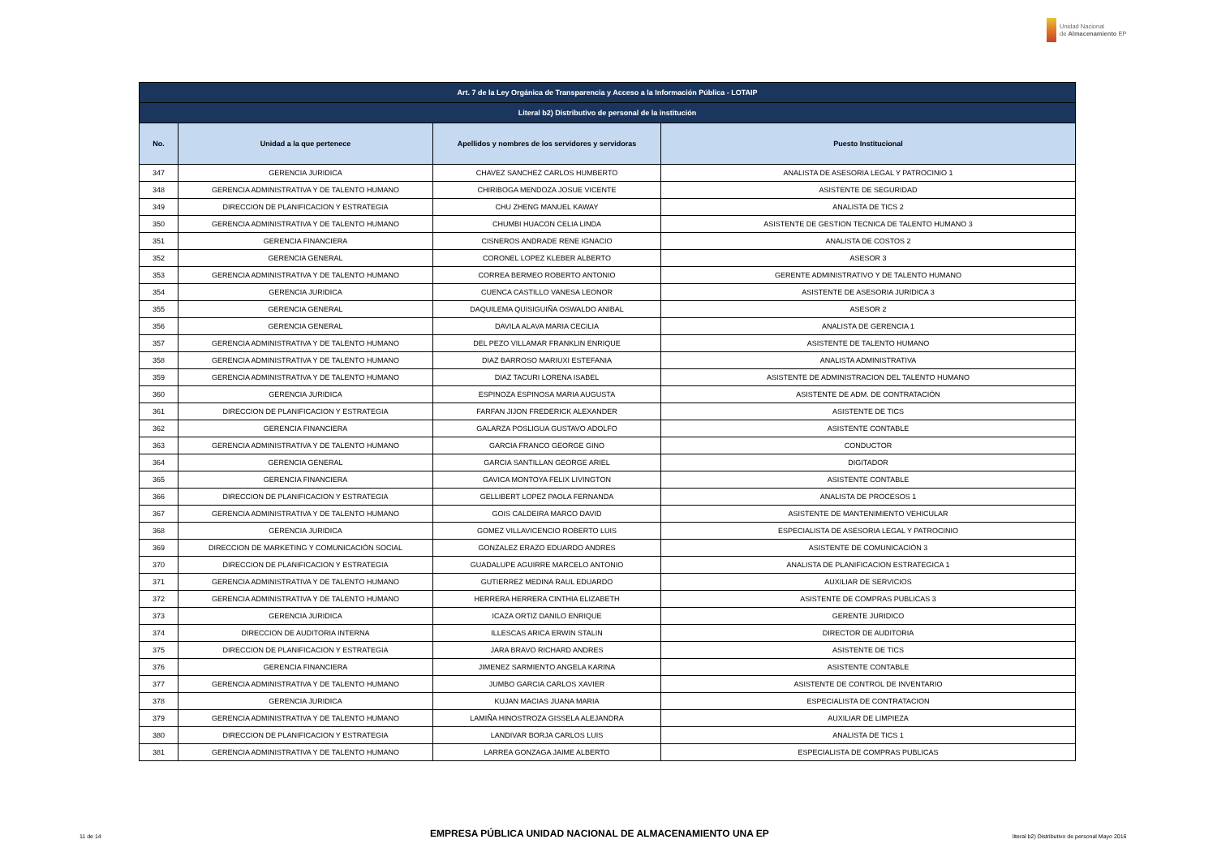Unidad Nacional
de Almacenamiento EP
| Art. 7 de la Ley Orgánica de Transparencia y Acceso a la Información Pública - LOTAIP | | | |
| --- | --- | --- | --- |
| Literal b2) Distributivo de personal de la institución | | | |
| No. | Unidad a la que pertenece | Apellidos y nombres de los servidores y servidoras | Puesto Institucional |
| 347 | GERENCIA JURIDICA | CHAVEZ SANCHEZ CARLOS HUMBERTO | ANALISTA DE ASESORIA LEGAL Y PATROCINIO 1 |
| 348 | GERENCIA ADMINISTRATIVA Y DE TALENTO HUMANO | CHIRIBOGA MENDOZA JOSUE VICENTE | ASISTENTE DE SEGURIDAD |
| 349 | DIRECCION DE PLANIFICACION Y ESTRATEGIA | CHU ZHENG MANUEL KAWAY | ANALISTA DE TICS 2 |
| 350 | GERENCIA ADMINISTRATIVA Y DE TALENTO HUMANO | CHUMBI HUACON CELIA LINDA | ASISTENTE DE GESTION TECNICA DE TALENTO HUMANO 3 |
| 351 | GERENCIA FINANCIERA | CISNEROS ANDRADE RENE IGNACIO | ANALISTA DE COSTOS 2 |
| 352 | GERENCIA GENERAL | CORONEL LOPEZ KLEBER ALBERTO | ASESOR 3 |
| 353 | GERENCIA ADMINISTRATIVA Y DE TALENTO HUMANO | CORREA BERMEO ROBERTO ANTONIO | GERENTE ADMINISTRATIVO Y DE TALENTO HUMANO |
| 354 | GERENCIA JURIDICA | CUENCA CASTILLO VANESA LEONOR | ASISTENTE DE ASESORIA JURIDICA 3 |
| 355 | GERENCIA GENERAL | DAQUILEMA QUISIGUIÑA OSWALDO ANIBAL | ASESOR 2 |
| 356 | GERENCIA GENERAL | DAVILA ALAVA MARIA CECILIA | ANALISTA DE GERENCIA 1 |
| 357 | GERENCIA ADMINISTRATIVA Y DE TALENTO HUMANO | DEL PEZO VILLAMAR FRANKLIN ENRIQUE | ASISTENTE DE TALENTO HUMANO |
| 358 | GERENCIA ADMINISTRATIVA Y DE TALENTO HUMANO | DIAZ BARROSO MARIUXI ESTEFANIA | ANALISTA ADMINISTRATIVA |
| 359 | GERENCIA ADMINISTRATIVA Y DE TALENTO HUMANO | DIAZ TACURI LORENA ISABEL | ASISTENTE DE ADMINISTRACION DEL TALENTO HUMANO |
| 360 | GERENCIA JURIDICA | ESPINOZA ESPINOSA MARIA AUGUSTA | ASISTENTE DE ADM. DE CONTRATACIÓN |
| 361 | DIRECCION DE PLANIFICACION Y ESTRATEGIA | FARFAN JIJON FREDERICK ALEXANDER | ASISTENTE DE TICS |
| 362 | GERENCIA FINANCIERA | GALARZA POSLIGUA GUSTAVO ADOLFO | ASISTENTE CONTABLE |
| 363 | GERENCIA ADMINISTRATIVA Y DE TALENTO HUMANO | GARCIA FRANCO GEORGE GINO | CONDUCTOR |
| 364 | GERENCIA GENERAL | GARCIA SANTILLAN GEORGE ARIEL | DIGITADOR |
| 365 | GERENCIA FINANCIERA | GAVICA MONTOYA FELIX LIVINGTON | ASISTENTE CONTABLE |
| 366 | DIRECCION DE PLANIFICACION Y ESTRATEGIA | GELLIBERT LOPEZ PAOLA FERNANDA | ANALISTA DE PROCESOS 1 |
| 367 | GERENCIA ADMINISTRATIVA Y DE TALENTO HUMANO | GOIS CALDEIRA MARCO DAVID | ASISTENTE DE MANTENIMIENTO VEHICULAR |
| 368 | GERENCIA JURIDICA | GOMEZ VILLAVICENCIO ROBERTO LUIS | ESPECIALISTA DE ASESORIA LEGAL Y PATROCINIO |
| 369 | DIRECCION DE MARKETING Y COMUNICACIÓN SOCIAL | GONZALEZ ERAZO EDUARDO ANDRES | ASISTENTE DE COMUNICACIÓN 3 |
| 370 | DIRECCION DE PLANIFICACION Y ESTRATEGIA | GUADALUPE AGUIRRE MARCELO ANTONIO | ANALISTA DE PLANIFICACION ESTRATEGICA 1 |
| 371 | GERENCIA ADMINISTRATIVA Y DE TALENTO HUMANO | GUTIERREZ MEDINA RAUL EDUARDO | AUXILIAR DE SERVICIOS |
| 372 | GERENCIA ADMINISTRATIVA Y DE TALENTO HUMANO | HERRERA HERRERA CINTHIA ELIZABETH | ASISTENTE DE COMPRAS PUBLICAS 3 |
| 373 | GERENCIA JURIDICA | ICAZA ORTIZ DANILO ENRIQUE | GERENTE JURIDICO |
| 374 | DIRECCION DE AUDITORIA INTERNA | ILLESCAS ARICA ERWIN STALIN | DIRECTOR DE AUDITORIA |
| 375 | DIRECCION DE PLANIFICACION Y ESTRATEGIA | JARA BRAVO RICHARD ANDRES | ASISTENTE DE TICS |
| 376 | GERENCIA FINANCIERA | JIMENEZ SARMIENTO ANGELA KARINA | ASISTENTE CONTABLE |
| 377 | GERENCIA ADMINISTRATIVA Y DE TALENTO HUMANO | JUMBO GARCIA CARLOS XAVIER | ASISTENTE DE CONTROL DE INVENTARIO |
| 378 | GERENCIA JURIDICA | KUJAN MACIAS JUANA MARIA | ESPECIALISTA DE CONTRATACION |
| 379 | GERENCIA ADMINISTRATIVA Y DE TALENTO HUMANO | LAMIÑA HINOSTROZA GISSELA ALEJANDRA | AUXILIAR DE LIMPIEZA |
| 380 | DIRECCION DE PLANIFICACION Y ESTRATEGIA | LANDIVAR BORJA CARLOS LUIS | ANALISTA DE TICS 1 |
| 381 | GERENCIA ADMINISTRATIVA Y DE TALENTO HUMANO | LARREA GONZAGA JAIME ALBERTO | ESPECIALISTA DE COMPRAS PUBLICAS |
11 de 14 EMPRESA PÚBLICA UNIDAD NACIONAL DE ALMACENAMIENTO UNA EP literal b2) Distributivo de personal Mayo 2016